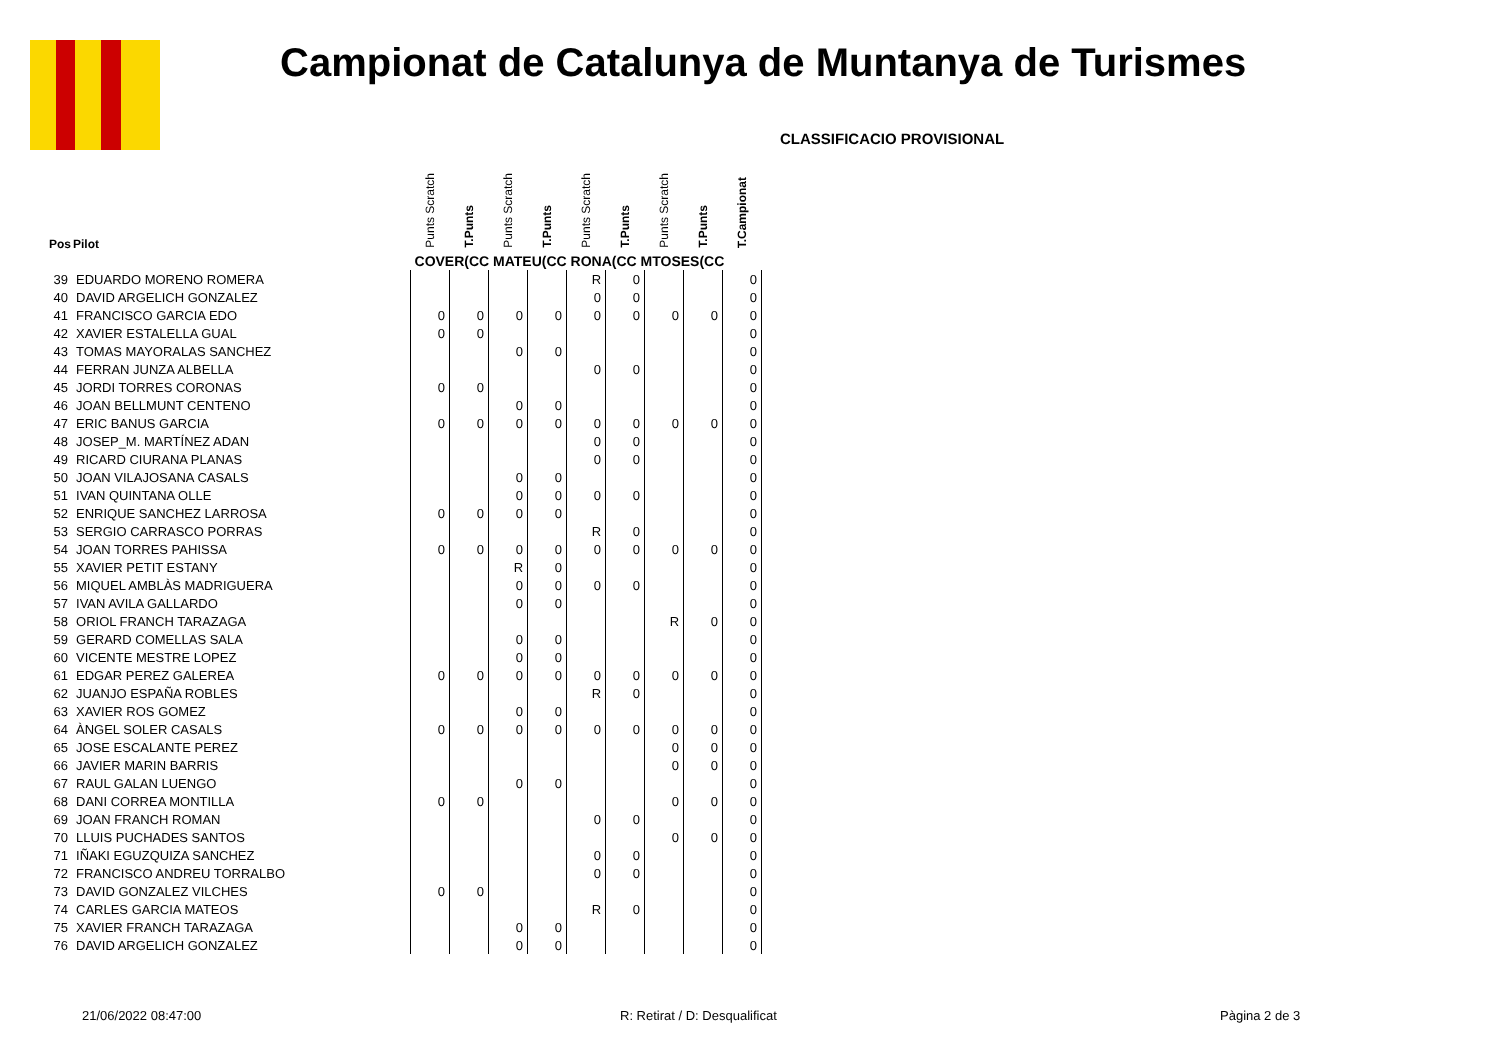Campionat de Catalunya de Muntanya de Turismes
CLASSIFICACIO PROVISIONAL
| Pos | Pilot | Punts Scratch | T.Punts | Punts Scratch | T.Punts | Punts Scratch | T.Punts | Punts Scratch | T.Punts | T.Campionat |
| --- | --- | --- | --- | --- | --- | --- | --- | --- | --- | --- |
| | | COVER(CC MATEU(CC RONA(CC MTOSES(CC | | | | | | | | |
| 39 | EDUARDO MORENO ROMERA | | | | | R | 0 | | | 0 |
| 40 | DAVID ARGELICH GONZALEZ | | | | | 0 | 0 | | | 0 |
| 41 | FRANCISCO GARCIA EDO | 0 | 0 | 0 | 0 | 0 | 0 | 0 | 0 | 0 |
| 42 | XAVIER ESTALELLA GUAL | 0 | 0 | | | | | | | 0 |
| 43 | TOMAS MAYORALAS SANCHEZ | | | 0 | 0 | | | | | 0 |
| 44 | FERRAN JUNZA ALBELLA | | | | | 0 | 0 | | | 0 |
| 45 | JORDI TORRES CORONAS | 0 | 0 | | | | | | | 0 |
| 46 | JOAN BELLMUNT CENTENO | | | 0 | 0 | | | | | 0 |
| 47 | ERIC BANUS GARCIA | 0 | 0 | 0 | 0 | 0 | 0 | 0 | 0 | 0 |
| 48 | JOSEP_M. MARTÍNEZ ADAN | | | | | 0 | 0 | | | 0 |
| 49 | RICARD CIURANA PLANAS | | | | | 0 | 0 | | | 0 |
| 50 | JOAN VILAJOSANA CASALS | | | 0 | 0 | | | | | 0 |
| 51 | IVAN QUINTANA OLLE | | | 0 | 0 | 0 | 0 | | | 0 |
| 52 | ENRIQUE SANCHEZ LARROSA | 0 | 0 | 0 | 0 | | | | | 0 |
| 53 | SERGIO CARRASCO PORRAS | | | | | R | 0 | | | 0 |
| 54 | JOAN TORRES PAHISSA | 0 | 0 | 0 | 0 | 0 | 0 | 0 | 0 | 0 |
| 55 | XAVIER PETIT ESTANY | | | R | 0 | | | | | 0 |
| 56 | MIQUEL AMBLÀS MADRIGUERA | | | 0 | 0 | 0 | 0 | | | 0 |
| 57 | IVAN AVILA GALLARDO | | | 0 | 0 | | | | | 0 |
| 58 | ORIOL FRANCH TARAZAGA | | | | | | | R | 0 | 0 |
| 59 | GERARD COMELLAS SALA | | | 0 | 0 | | | | | 0 |
| 60 | VICENTE MESTRE LOPEZ | | | 0 | 0 | | | | | 0 |
| 61 | EDGAR PEREZ GALEREA | 0 | 0 | 0 | 0 | 0 | 0 | 0 | 0 | 0 |
| 62 | JUANJO ESPAÑA ROBLES | | | | | R | 0 | | | 0 |
| 63 | XAVIER ROS GOMEZ | | | 0 | 0 | | | | | 0 |
| 64 | ÀNGEL SOLER CASALS | 0 | 0 | 0 | 0 | 0 | 0 | 0 | 0 | 0 |
| 65 | JOSE ESCALANTE PEREZ | | | | | | | 0 | 0 | 0 |
| 66 | JAVIER MARIN BARRIS | | | | | | | 0 | 0 | 0 |
| 67 | RAUL GALAN LUENGO | | | 0 | 0 | | | | | 0 |
| 68 | DANI CORREA MONTILLA | 0 | 0 | | | | | 0 | 0 | 0 |
| 69 | JOAN FRANCH ROMAN | | | | | 0 | 0 | | | 0 |
| 70 | LLUIS PUCHADES SANTOS | | | | | | | 0 | 0 | 0 |
| 71 | IÑAKI EGUZQUIZA SANCHEZ | | | | | 0 | 0 | | | 0 |
| 72 | FRANCISCO ANDREU TORRALBO | | | | | 0 | 0 | | | 0 |
| 73 | DAVID GONZALEZ VILCHES | 0 | 0 | | | | | | | 0 |
| 74 | CARLES GARCIA MATEOS | | | | | R | 0 | | | 0 |
| 75 | XAVIER FRANCH TARAZAGA | | | 0 | 0 | | | | | 0 |
| 76 | DAVID ARGELICH GONZALEZ | | | 0 | 0 | | | | | 0 |
21/06/2022 08:47:00 R: Retirat / D: Desqualificat Pàgina 2 de 3